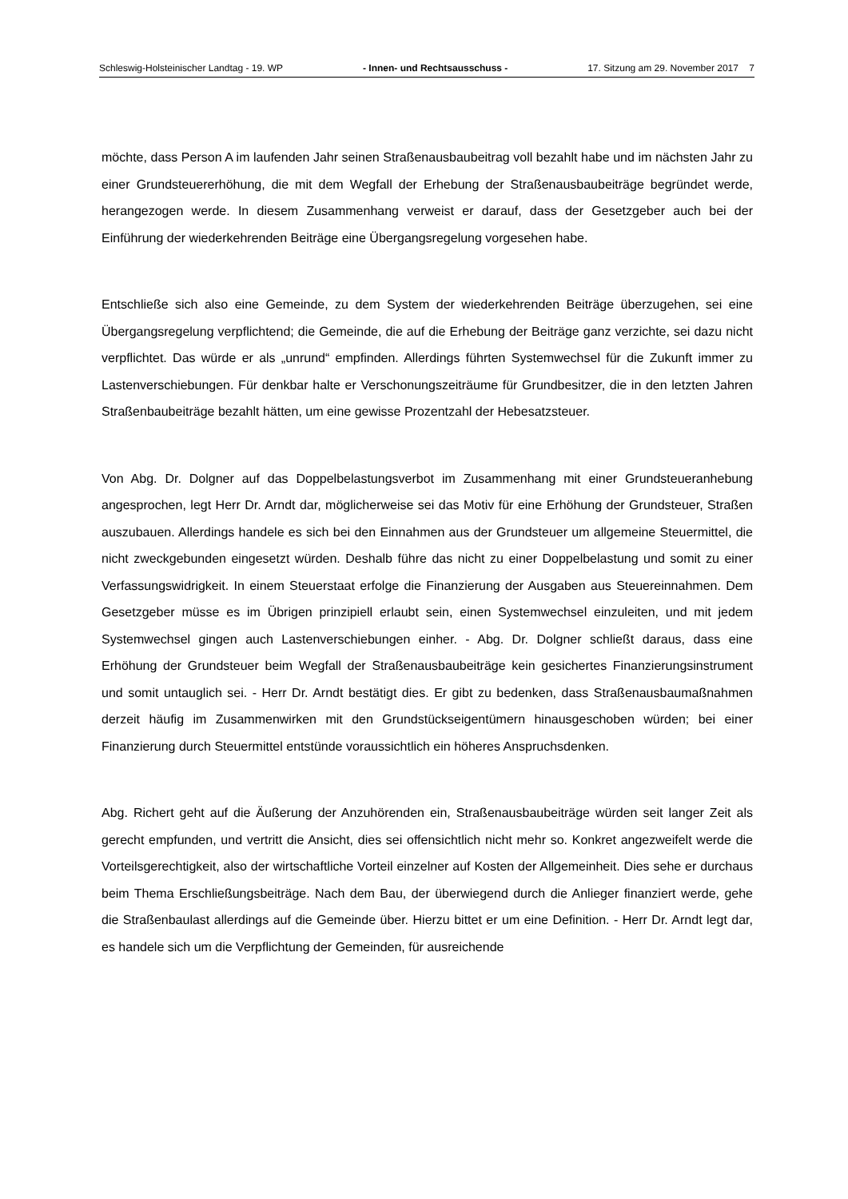Schleswig-Holsteinischer Landtag - 19. WP - Innen- und Rechtsausschuss - 17. Sitzung am 29. November 2017 7
möchte, dass Person A im laufenden Jahr seinen Straßenausbaubeitrag voll bezahlt habe und im nächsten Jahr zu einer Grundsteuererhöhung, die mit dem Wegfall der Erhebung der Straßenausbaubeiträge begründet werde, herangezogen werde. In diesem Zusammenhang verweist er darauf, dass der Gesetzgeber auch bei der Einführung der wiederkehrenden Beiträge eine Übergangsregelung vorgesehen habe.
Entschließe sich also eine Gemeinde, zu dem System der wiederkehrenden Beiträge überzugehen, sei eine Übergangsregelung verpflichtend; die Gemeinde, die auf die Erhebung der Beiträge ganz verzichte, sei dazu nicht verpflichtet. Das würde er als „unrund“ empfinden. Allerdings führten Systemwechsel für die Zukunft immer zu Lastenverschiebungen. Für denkbar halte er Verschonungszeiträume für Grundbesitzer, die in den letzten Jahren Straßenbaubeiträge bezahlt hätten, um eine gewisse Prozentzahl der Hebesatzsteuer.
Von Abg. Dr. Dolgner auf das Doppelbelastungsverbot im Zusammenhang mit einer Grundsteueranhebung angesprochen, legt Herr Dr. Arndt dar, möglicherweise sei das Motiv für eine Erhöhung der Grundsteuer, Straßen auszubauen. Allerdings handele es sich bei den Einnahmen aus der Grundsteuer um allgemeine Steuermittel, die nicht zweckgebunden eingesetzt würden. Deshalb führe das nicht zu einer Doppelbelastung und somit zu einer Verfassungswidrigkeit. In einem Steuerstaat erfolge die Finanzierung der Ausgaben aus Steuereinnahmen. Dem Gesetzgeber müsse es im Übrigen prinzipiell erlaubt sein, einen Systemwechsel einzuleiten, und mit jedem Systemwechsel gingen auch Lastenverschiebungen einher. - Abg. Dr. Dolgner schließt daraus, dass eine Erhöhung der Grundsteuer beim Wegfall der Straßenausbaubeiträge kein gesichertes Finanzierungsinstrument und somit untauglich sei. - Herr Dr. Arndt bestätigt dies. Er gibt zu bedenken, dass Straßenausbaumaßnahmen derzeit häufig im Zusammenwirken mit den Grundstückseigentümern hinausgeschoben würden; bei einer Finanzierung durch Steuermittel entstünde voraussichtlich ein höheres Anspruchsdenken.
Abg. Richert geht auf die Äußerung der Anzuhörenden ein, Straßenausbaubeiträge würden seit langer Zeit als gerecht empfunden, und vertritt die Ansicht, dies sei offensichtlich nicht mehr so. Konkret angezweifelt werde die Vorteilsgerechtigkeit, also der wirtschaftliche Vorteil einzelner auf Kosten der Allgemeinheit. Dies sehe er durchaus beim Thema Erschließungsbeiträge. Nach dem Bau, der überwiegend durch die Anlieger finanziert werde, gehe die Straßenbaulast allerdings auf die Gemeinde über. Hierzu bittet er um eine Definition. - Herr Dr. Arndt legt dar, es handele sich um die Verpflichtung der Gemeinden, für ausreichende